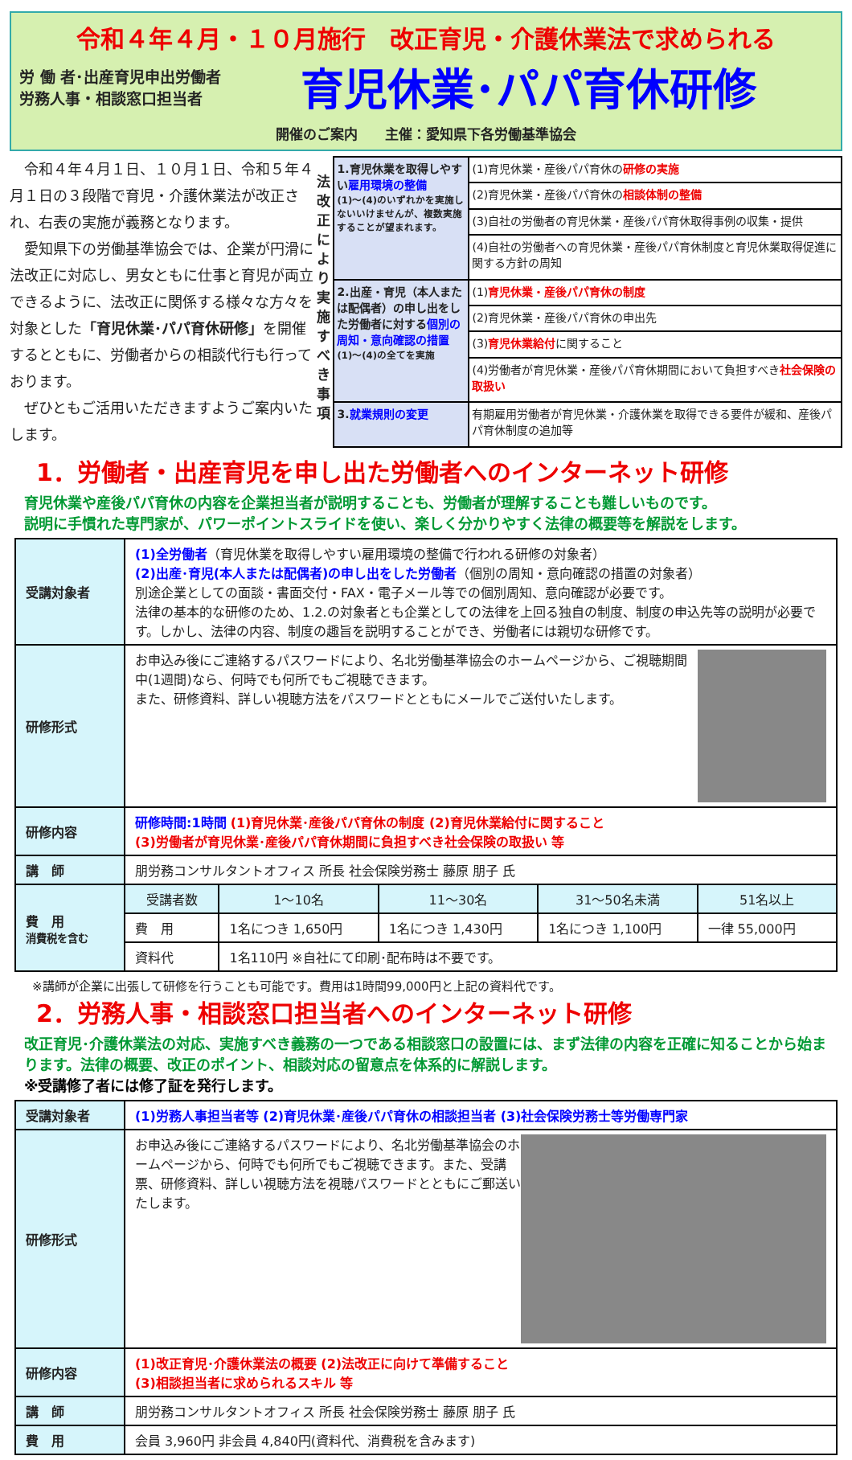令和４年４月・１０月施行　改正育児・介護休業法で求められる
労 働 者･出産育児申出労働者
労務人事・相談窓口担当者
育児休業･パパ育休研修
開催のご案内　　主催：愛知県下各労働基準協会
　令和４年４月１日、１０月１日、令和５年４月１日の３段階で育児・介護休業法が改正され、右表の実施が義務となります。
　愛知県下の労働基準協会では、企業が円滑に法改正に対応し、男女ともに仕事と育児が両立できるように、法改正に関係する様々な方々を対象とした「育児休業･パパ育休研修」を開催するとともに、労働者からの相談代行も行っております。
　ぜひともご活用いただきますようご案内いたします。
法改正により実施すべき事項
| 1.育児休業を取得しやすい 雇用環境の整備 (1)～(4)のいずれかを実施しないいけませんが、複数実施することが望まれます。 | (1)育児休業・産後パパ育休の 研修の実施 |
| | (2)育児休業・産後パパ育休の 相談体制の整備 |
| | (3)自社の労働者の育児休業・産後パパ育休取得事例の収集・提供 |
| | (4)自社の労働者への育児休業・産後パパ育休制度と育児休業取得促進に関する方針の周知 |
| 2.出産・育児（本人または配偶者）の申し出をした労働者に対する 個別の周知・意向確認の措置 (1)～(4)の全てを実施 | (1) 育児休業・産後パパ育休の制度 |
| | (2)育児休業・産後パパ育休の申出先 |
| | (3) 育児休業給付 に関すること |
| | (4)労働者が育児休業・産後パパ育休期間において負担すべき 社会保険の取扱い |
| 3. 就業規則の変更 | 有期雇用労働者が育児休業・介護休業を取得できる要件が緩和、産後パパ育休制度の追加等 |
1．労働者・出産育児を申し出た労働者へのインターネット研修
育児休業や産後パパ育休の内容を企業担当者が説明することも、労働者が理解することも難しいものです。
説明に手慣れた専門家が、パワーポイントスライドを使い、楽しく分かりやすく法律の概要等を解説をします。
| 受講対象者 | (1)全労働者 （育児休業を取得しやすい雇用環境の整備で行われる研修の対象者） (2)出産･育児(本人または配偶者)の申し出をした労働者 （個別の周知・意向確認の措置の対象者） 別途企業としての面談・書面交付・FAX・電子メール等での個別周知、意向確認が必要です。 法律の基本的な研修のため、1.2.の対象者とも企業としての法律を上回る独自の制度、制度の申込先等の説明が必要です。しかし、法律の内容、制度の趣旨を説明することができ、労働者には親切な研修です。 | | | | |
| 研修形式 | お申込み後にご連絡するパスワードにより、名北労働基準協会のホームページから、ご視聴期間中(1週間)なら、何時でも何所でもご視聴できます。 また、研修資料、詳しい視聴方法をパスワードとともにメールでご送付いたします。 | | | | |
| 研修内容 | 研修時間:1時間 (1)育児休業･産後パパ育休の制度 (2)育児休業給付に関すること (3)労働者が育児休業･産後パパ育休期間に負担すべき社会保険の取扱い 等 | | | | |
| 講 師 | 朋労務コンサルタントオフィス 所長 社会保険労務士 藤原 朋子 氏 | | | | |
| 費 用 消費税を含む | 受講者数 | 1～10名 | 11～30名 | 31～50名未満 | 51名以上 |
| | 費 用 | 1名につき 1,650円 | 1名につき 1,430円 | 1名につき 1,100円 | 一律 55,000円 |
| | 資料代 | 1名110円 ※自社にて印刷･配布時は不要です。 | | | |
※講師が企業に出張して研修を行うことも可能です。費用は1時間99,000円と上記の資料代です。
2．労務人事・相談窓口担当者へのインターネット研修
改正育児･介護休業法の対応、実施すべき義務の一つである相談窓口の設置には、まず法律の内容を正確に知ることから始まります。法律の概要、改正のポイント、相談対応の留意点を体系的に解説します。
※受講修了者には修了証を発行します。
| 受講対象者 | (1)労務人事担当者等 (2)育児休業･産後パパ育休の相談担当者 (3)社会保険労務士等労働専門家 |
| 研修形式 | お申込み後にご連絡するパスワードにより、名北労働基準協会のホームページから、何時でも何所でもご視聴できます。また、受講票、研修資料、詳しい視聴方法を視聴パスワードとともにご郵送いたします。 |
| 研修内容 | (1)改正育児･介護休業法の概要 (2)法改正に向けて準備すること (3)相談担当者に求められるスキル 等 |
| 講 師 | 朋労務コンサルタントオフィス 所長 社会保険労務士 藤原 朋子 氏 |
| 費 用 | 会員 3,960円 非会員 4,840円(資料代、消費税を含みます) |